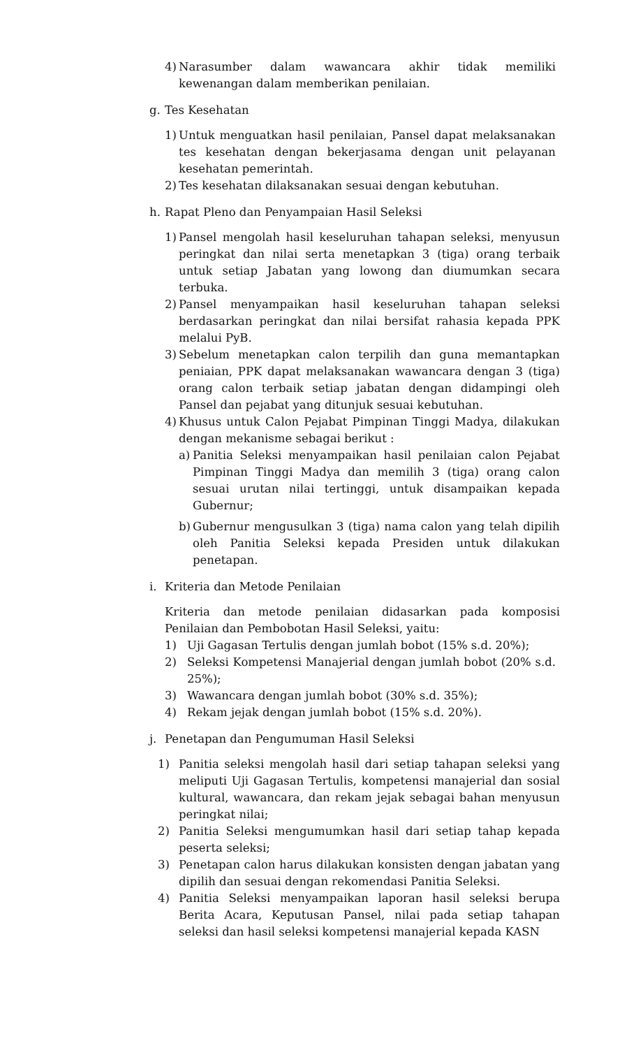4) Narasumber dalam wawancara akhir tidak memiliki kewenangan dalam memberikan penilaian.
g. Tes Kesehatan
1) Untuk menguatkan hasil penilaian, Pansel dapat melaksanakan tes kesehatan dengan bekerjasama dengan unit pelayanan kesehatan pemerintah.
2) Tes kesehatan dilaksanakan sesuai dengan kebutuhan.
h. Rapat Pleno dan Penyampaian Hasil Seleksi
1) Pansel mengolah hasil keseluruhan tahapan seleksi, menyusun peringkat dan nilai serta menetapkan 3 (tiga) orang terbaik untuk setiap Jabatan yang lowong dan diumumkan secara terbuka.
2) Pansel menyampaikan hasil keseluruhan tahapan seleksi berdasarkan peringkat dan nilai bersifat rahasia kepada PPK melalui PyB.
3) Sebelum menetapkan calon terpilih dan guna memantapkan peniaian, PPK dapat melaksanakan wawancara dengan 3 (tiga) orang calon terbaik setiap jabatan dengan didampingi oleh Pansel dan pejabat yang ditunjuk sesuai kebutuhan.
4) Khusus untuk Calon Pejabat Pimpinan Tinggi Madya, dilakukan dengan mekanisme sebagai berikut :
a) Panitia Seleksi menyampaikan hasil penilaian calon Pejabat Pimpinan Tinggi Madya dan memilih 3 (tiga) orang calon sesuai urutan nilai tertinggi, untuk disampaikan kepada Gubernur;
b) Gubernur mengusulkan 3 (tiga) nama calon yang telah dipilih oleh Panitia Seleksi kepada Presiden untuk dilakukan penetapan.
i. Kriteria dan Metode Penilaian
Kriteria dan metode penilaian didasarkan pada komposisi Penilaian dan Pembobotan Hasil Seleksi, yaitu:
1) Uji Gagasan Tertulis dengan jumlah bobot (15% s.d. 20%);
2) Seleksi Kompetensi Manajerial dengan jumlah bobot (20% s.d. 25%);
3) Wawancara dengan jumlah bobot (30% s.d. 35%);
4) Rekam jejak dengan jumlah bobot (15% s.d. 20%).
j. Penetapan dan Pengumuman Hasil Seleksi
1) Panitia seleksi mengolah hasil dari setiap tahapan seleksi yang meliputi Uji Gagasan Tertulis, kompetensi manajerial dan sosial kultural, wawancara, dan rekam jejak sebagai bahan menyusun peringkat nilai;
2) Panitia Seleksi mengumumkan hasil dari setiap tahap kepada peserta seleksi;
3) Penetapan calon harus dilakukan konsisten dengan jabatan yang dipilih dan sesuai dengan rekomendasi Panitia Seleksi.
4) Panitia Seleksi menyampaikan laporan hasil seleksi berupa Berita Acara, Keputusan Pansel, nilai pada setiap tahapan seleksi dan hasil seleksi kompetensi manajerial kepada KASN